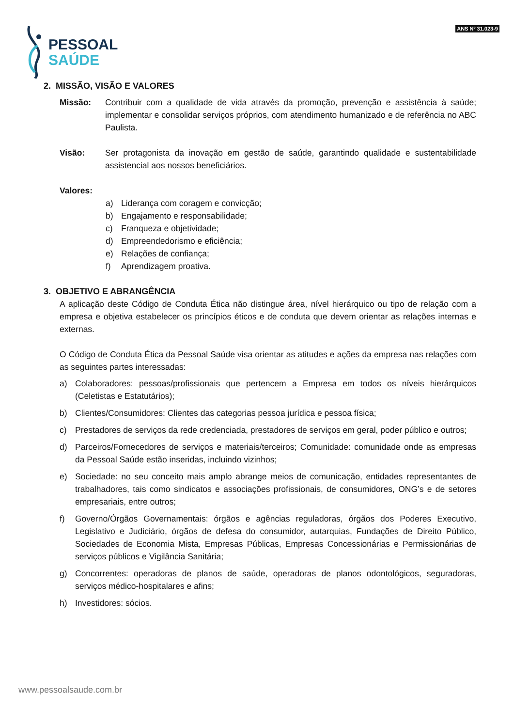PESSOAL
SAÚDE
ANS Nº 31.023-9
2. MISSÃO, VISÃO E VALORES
Missão: Contribuir com a qualidade de vida através da promoção, prevenção e assistência à saúde; implementar e consolidar serviços próprios, com atendimento humanizado e de referência no ABC Paulista.
Visão: Ser protagonista da inovação em gestão de saúde, garantindo qualidade e sustentabilidade assistencial aos nossos beneficiários.
Valores:
a) Liderança com coragem e convicção;
b) Engajamento e responsabilidade;
c) Franqueza e objetividade;
d) Empreendedorismo e eficiência;
e) Relações de confiança;
f) Aprendizagem proativa.
3. OBJETIVO E ABRANGÊNCIA
A aplicação deste Código de Conduta Ética não distingue área, nível hierárquico ou tipo de relação com a empresa e objetiva estabelecer os princípios éticos e de conduta que devem orientar as relações internas e externas.
O Código de Conduta Ética da Pessoal Saúde visa orientar as atitudes e ações da empresa nas relações com as seguintes partes interessadas:
a) Colaboradores: pessoas/profissionais que pertencem a Empresa em todos os níveis hierárquicos (Celetistas e Estatutários);
b) Clientes/Consumidores: Clientes das categorias pessoa jurídica e pessoa física;
c) Prestadores de serviços da rede credenciada, prestadores de serviços em geral, poder público e outros;
d) Parceiros/Fornecedores de serviços e materiais/terceiros; Comunidade: comunidade onde as empresas da Pessoal Saúde estão inseridas, incluindo vizinhos;
e) Sociedade: no seu conceito mais amplo abrange meios de comunicação, entidades representantes de trabalhadores, tais como sindicatos e associações profissionais, de consumidores, ONG’s e de setores empresariais, entre outros;
f) Governo/Órgãos Governamentais: órgãos e agências reguladoras, órgãos dos Poderes Executivo, Legislativo e Judiciário, órgãos de defesa do consumidor, autarquias, Fundações de Direito Público, Sociedades de Economia Mista, Empresas Públicas, Empresas Concessionárias e Permissionárias de serviços públicos e Vigilância Sanitária;
g) Concorrentes: operadoras de planos de saúde, operadoras de planos odontológicos, seguradoras, serviços médico-hospitalares e afins;
h) Investidores: sócios.
www.pessoalsaude.com.br